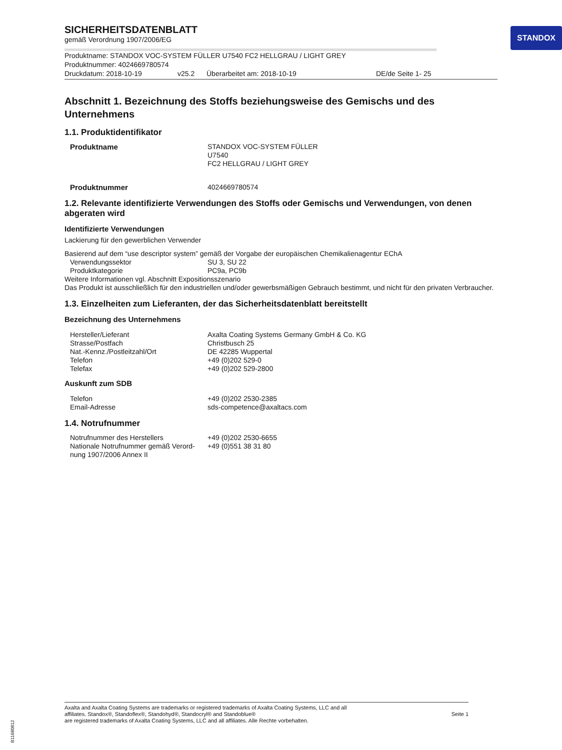STANDOX
SICHERHEITSDATENBLATT
gemäß Verordnung 1907/2006/EG
Produktname: STANDOX VOC-SYSTEM FÜLLER U7540 FC2 HELLGRAU / LIGHT GREY
Produktnummer: 4024669780574
Druckdatum: 2018-10-19 v25.2 Überarbeitet am: 2018-10-19 DE/de Seite 1- 25
Abschnitt 1. Bezeichnung des Stoffs beziehungsweise des Gemischs und des Unternehmens
1.1. Produktidentifikator
Produktname STANDOX VOC-SYSTEM FÜLLER
U7540
FC2 HELLGRAU / LIGHT GREY
Produktnummer 4024669780574
1.2. Relevante identifizierte Verwendungen des Stoffs oder Gemischs und Verwendungen, von denen abgeraten wird
Identifizierte Verwendungen
Lackierung für den gewerblichen Verwender
Basierend auf dem “use descriptor system” gemäß der Vorgabe der europäischen Chemikalienagentur EChA
Verwendungssektor SU 3, SU 22 Produktkategorie PC9a, PC9b
Weitere Informationen vgl. Abschnitt Expositionsszenario
Das Produkt ist ausschließlich für den industriellen und/oder gewerbsmäßigen Gebrauch bestimmt, und nicht für den privaten Verbraucher.
1.3. Einzelheiten zum Lieferanten, der das Sicherheitsdatenblatt bereitstellt
Bezeichnung des Unternehmens
Hersteller/Lieferant Axalta Coating Systems Germany GmbH & Co. KG Strasse/Postfach Christbusch 25 Nat.-Kennz./Postleitzahl/Ort DE 42285 Wuppertal Telefon +49 (0)202 529-0 Telefax +49 (0)202 529-2800
Auskunft zum SDB
Telefon +49 (0)202 2530-2385 Email-Adresse sds-competence@axaltacs.com
1.4. Notrufnummer
Notrufnummer des Herstellers +49 (0)202 2530-6655 Nationale Notrufnummer gemäß Verord-
nung 1907/2006 Annex II +49 (0)551 38 31 80
Axalta and Axalta Coating Systems are trademarks or registered trademarks of Axalta Coating Systems, LLC and all
affiliates. Standox®, Standoflex®, Standohyd®, Standocryl® and Standoblue®
are registered trademarks of Axalta Coating Systems, LLC and all affiliates. Alle Rechte vorbehalten.
Seite 1
B11680812